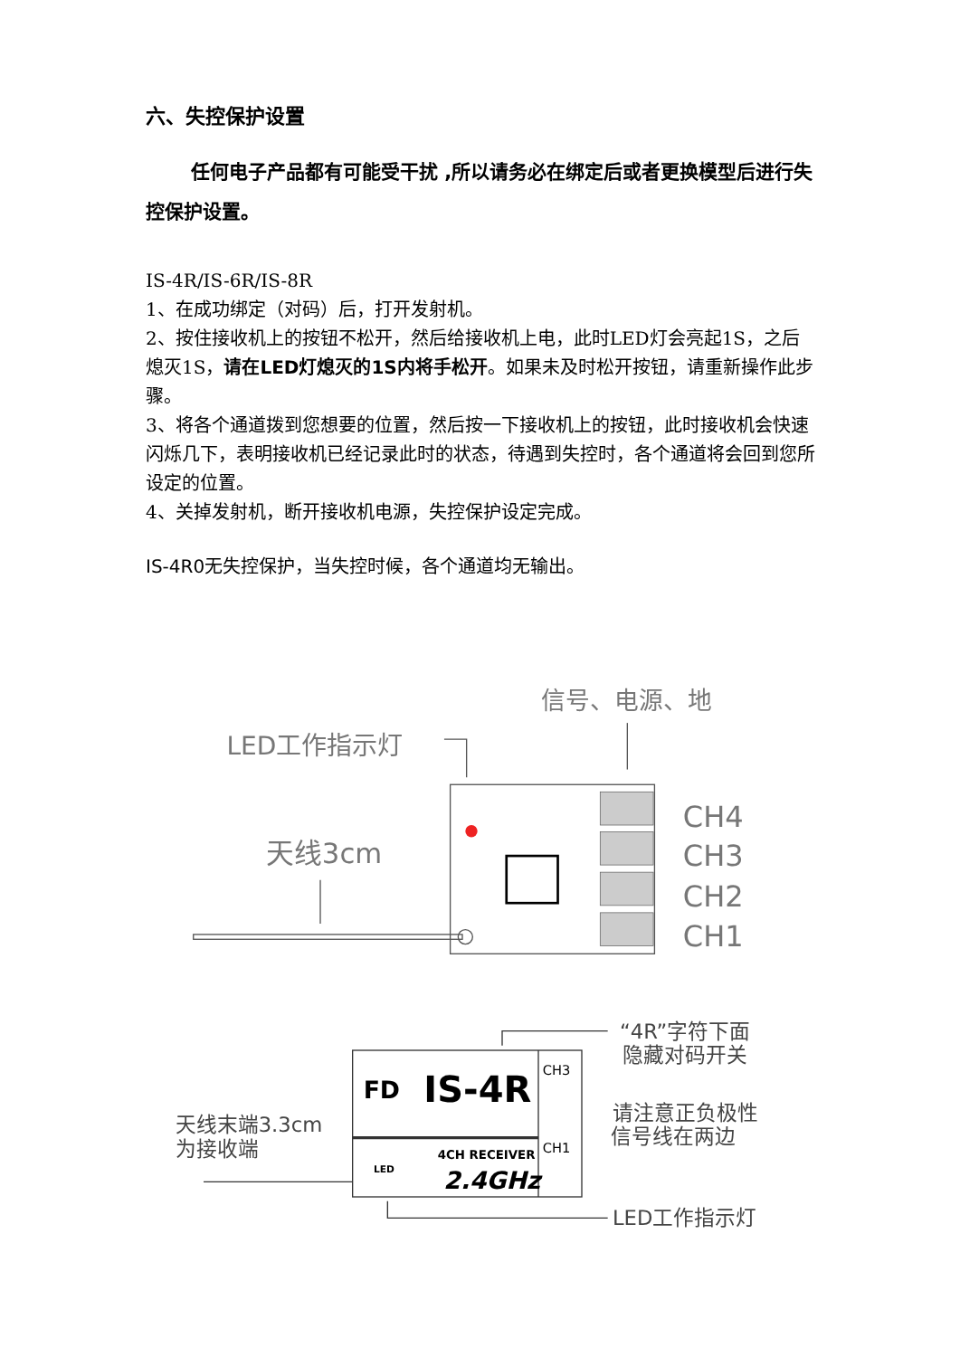六、失控保护设置
任何电子产品都有可能受干扰 ,所以请务必在绑定后或者更换模型后进行失控保护设置。
IS-4R/IS-6R/IS-8R
1、在成功绑定（对码）后，打开发射机。
2、按住接收机上的按钮不松开，然后给接收机上电，此时LED灯会亮起1S，之后熄灭1S，请在LED灯熄灭的1S内将手松开。如果未及时松开按钮，请重新操作此步骤。
3、将各个通道拨到您想要的位置，然后按一下接收机上的按钮，此时接收机会快速闪烁几下，表明接收机已经记录此时的状态，待遇到失控时，各个通道将会回到您所设定的位置。
4、关掉发射机，断开接收机电源，失控保护设定完成。
IS-4R0无失控保护，当失控时候，各个通道均无输出。
信号、电源、地
LED工作指示灯
天线3cm
CH4
CH3
CH2
CH1
FD
IS-4R
4CH RECEIVER
2.4GHz
LED
CH3
CH1
“4R”字符下面
隐藏对码开关
请注意正负极性
信号线在两边
天线末端3.3cm
为接收端
LED工作指示灯